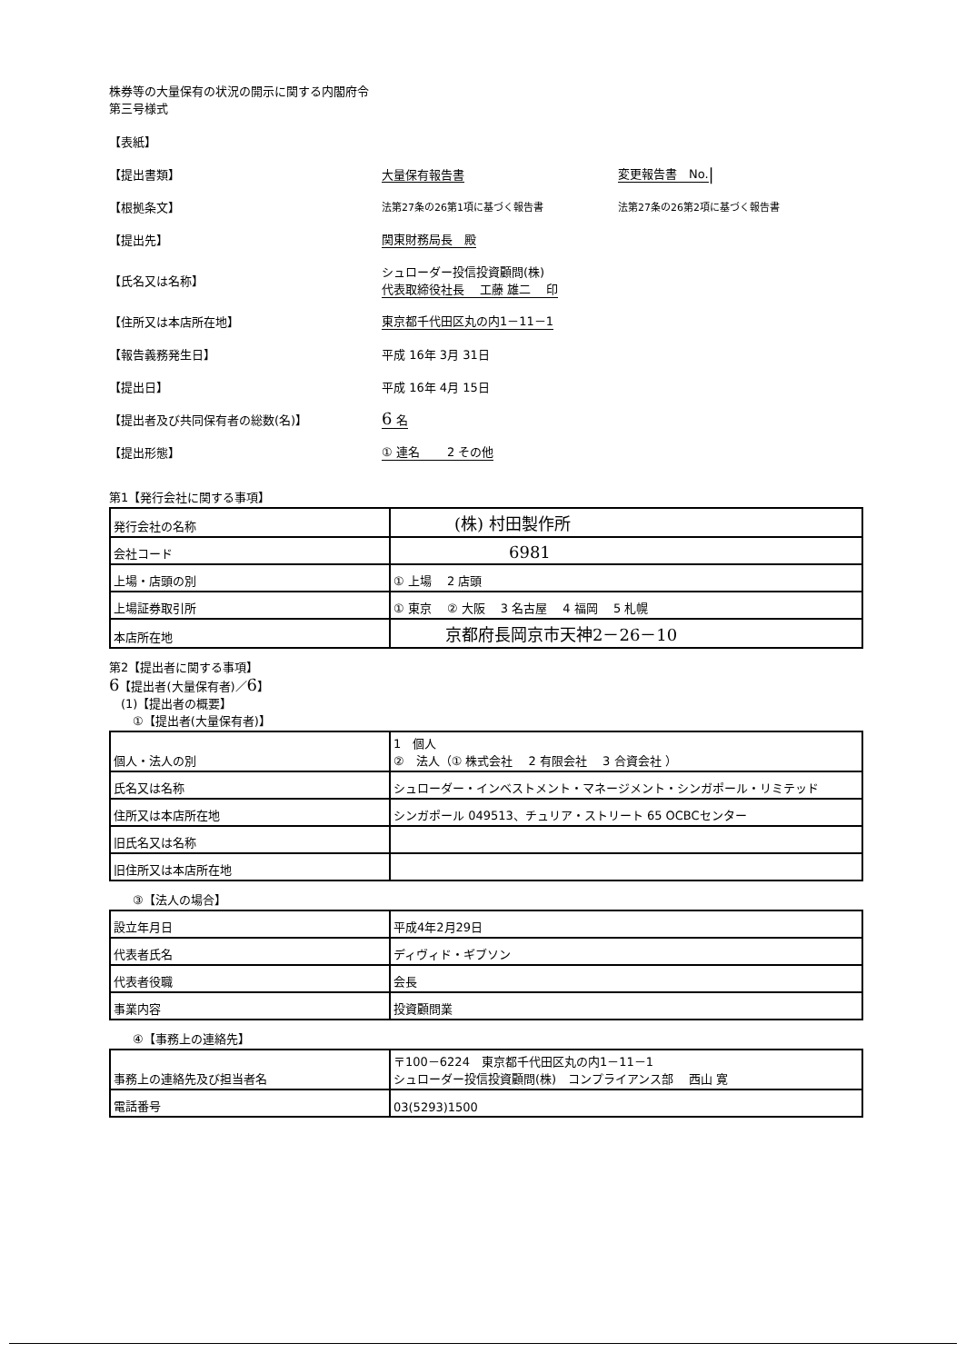株券等の大量保有の状況の開示に関する内閣府令
第三号様式
【表紙】
【提出書類】 大量保有報告書 変更報告書　No. |
【根拠条文】 法第27条の26第1項に基づく報告書 法第27条の26第2項に基づく報告書
【提出先】 関東財務局長　殿
【氏名又は名称】 シュローダー投信投資顧問(株)
代表取締役社長　 工藤 雄二　 印
【住所又は本店所在地】 東京都千代田区丸の内1－11－1
【報告義務発生日】 平成 16年 3月 31日
【提出日】 平成 16年 4月 15日
【提出者及び共同保有者の総数(名)】 6 名
【提出形態】 ① 連名　　 2 その他
第1【発行会社に関する事項】
| 発行会社の名称 | (株) 村田製作所 |
| 会社コード | 6981 |
| 上場・店頭の別 | ① 上場 2 店頭 |
| 上場証券取引所 | ① 東京 ② 大阪 3 名古屋 4 福岡 5 札幌 |
| 本店所在地 | 京都府長岡京市天神2－26－10 |
第2【提出者に関する事項】
6【提出者(大量保有者)／6】
　(1)【提出者の概要】
　　①【提出者(大量保有者)】
| 個人・法人の別 | 1 個人 ② 法人（① 株式会社 2 有限会社 3 合資会社 ） |
| 氏名又は名称 | シュローダー・インベストメント・マネージメント・シンガポール・リミテッド |
| 住所又は本店所在地 | シンガポール 049513、チュリア・ストリート 65 OCBCセンター |
| 旧氏名又は名称 | |
| 旧住所又は本店所在地 | |
　　③【法人の場合】
| 設立年月日 | 平成4年2月29日 |
| 代表者氏名 | ディヴィド・ギブソン |
| 代表者役職 | 会長 |
| 事業内容 | 投資顧問業 |
　　④【事務上の連絡先】
| 事務上の連絡先及び担当者名 | 〒100－6224 東京都千代田区丸の内1－11－1 シュローダー投信投資顧問(株) コンプライアンス部 西山 寛 |
| 電話番号 | 03(5293)1500 |